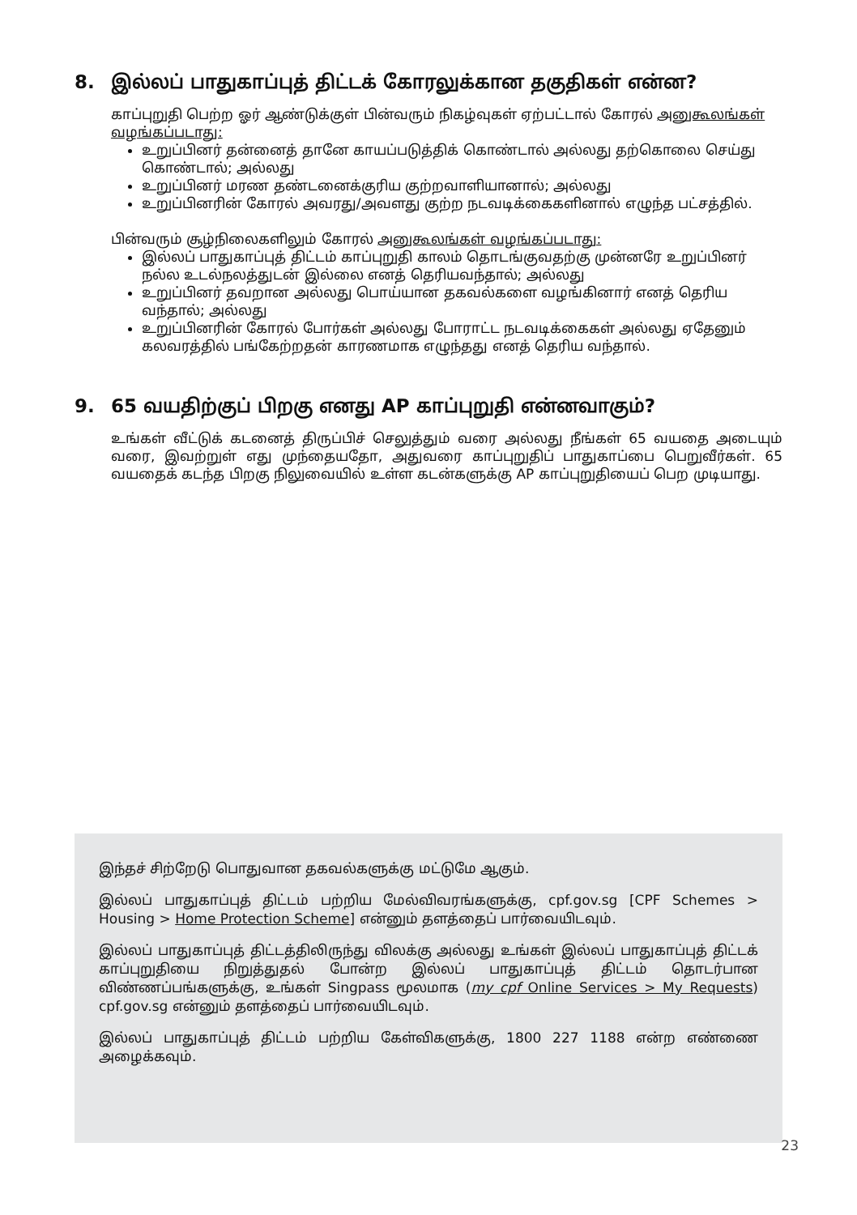8. இல்லப் பாதுகாப்புத் திட்டக் கோரலுக்கான தகுதிகள் என்ன?
காப்புறுதி பெற்ற ஓர் ஆண்டுக்குள் பின்வரும் நிகழ்வுகள் ஏற்பட்டால் கோரல் அனுகூலங்கள் வழங்கப்படாது:
உறுப்பினர் தன்னைத் தானே காயப்படுத்திக் கொண்டால் அல்லது தற்கொலை செய்து கொண்டால்; அல்லது
உறுப்பினர் மரண தண்டனைக்குரிய குற்றவாளியானால்; அல்லது
உறுப்பினரின் கோரல் அவரது/அவளது குற்ற நடவடிக்கைகளினால் எழுந்த பட்சத்தில்.
பின்வரும் சூழ்நிலைகளிலும் கோரல் அனுகூலங்கள் வழங்கப்படாது:
இல்லப் பாதுகாப்புத் திட்டம் காப்புறுதி காலம் தொடங்குவதற்கு முன்னரே உறுப்பினர் நல்ல உடல்நலத்துடன் இல்லை எனத் தெரியவந்தால்; அல்லது
உறுப்பினர் தவறான அல்லது பொய்யான தகவல்களை வழங்கினார் எனத் தெரிய வந்தால்; அல்லது
உறுப்பினரின் கோரல் போர்கள் அல்லது போராட்ட நடவடிக்கைகள் அல்லது ஏதேனும் கலவரத்தில் பங்கேற்றதன் காரணமாக எழுந்தது எனத் தெரிய வந்தால்.
9. 65 வயதிற்குப் பிறகு எனது AP காப்புறுதி என்னவாகும்?
உங்கள் வீட்டுக் கடனைத் திருப்பிச் செலுத்தும் வரை அல்லது நீங்கள் 65 வயதை அடையும் வரை, இவற்றுள் எது முந்தையதோ, அதுவரை காப்புறுதிப் பாதுகாப்பை பெறுவீர்கள். 65 வயதைக் கடந்த பிறகு நிலுவையில் உள்ள கடன்களுக்கு AP காப்புறுதியைப் பெற முடியாது.
இந்தச் சிற்றேடு பொதுவான தகவல்களுக்கு மட்டுமே ஆகும்.
இல்லப் பாதுகாப்புத் திட்டம் பற்றிய மேல்விவரங்களுக்கு, cpf.gov.sg [CPF Schemes > Housing > Home Protection Scheme] என்னும் தளத்தைப் பார்வையிடவும்.
இல்லப் பாதுகாப்புத் திட்டத்திலிருந்து விலக்கு அல்லது உங்கள் இல்லப் பாதுகாப்புத் திட்டக் காப்புறுதியை நிறுத்துதல் போன்ற இல்லப் பாதுகாப்புத் திட்டம் தொடர்பான விண்ணப்பங்களுக்கு, உங்கள் Singpass மூலமாக (my cpf Online Services > My Requests) cpf.gov.sg என்னும் தளத்தைப் பார்வையிடவும்.
இல்லப் பாதுகாப்புத் திட்டம் பற்றிய கேள்விகளுக்கு, 1800 227 1188 என்ற எண்ணை அழைக்கவும்.
23